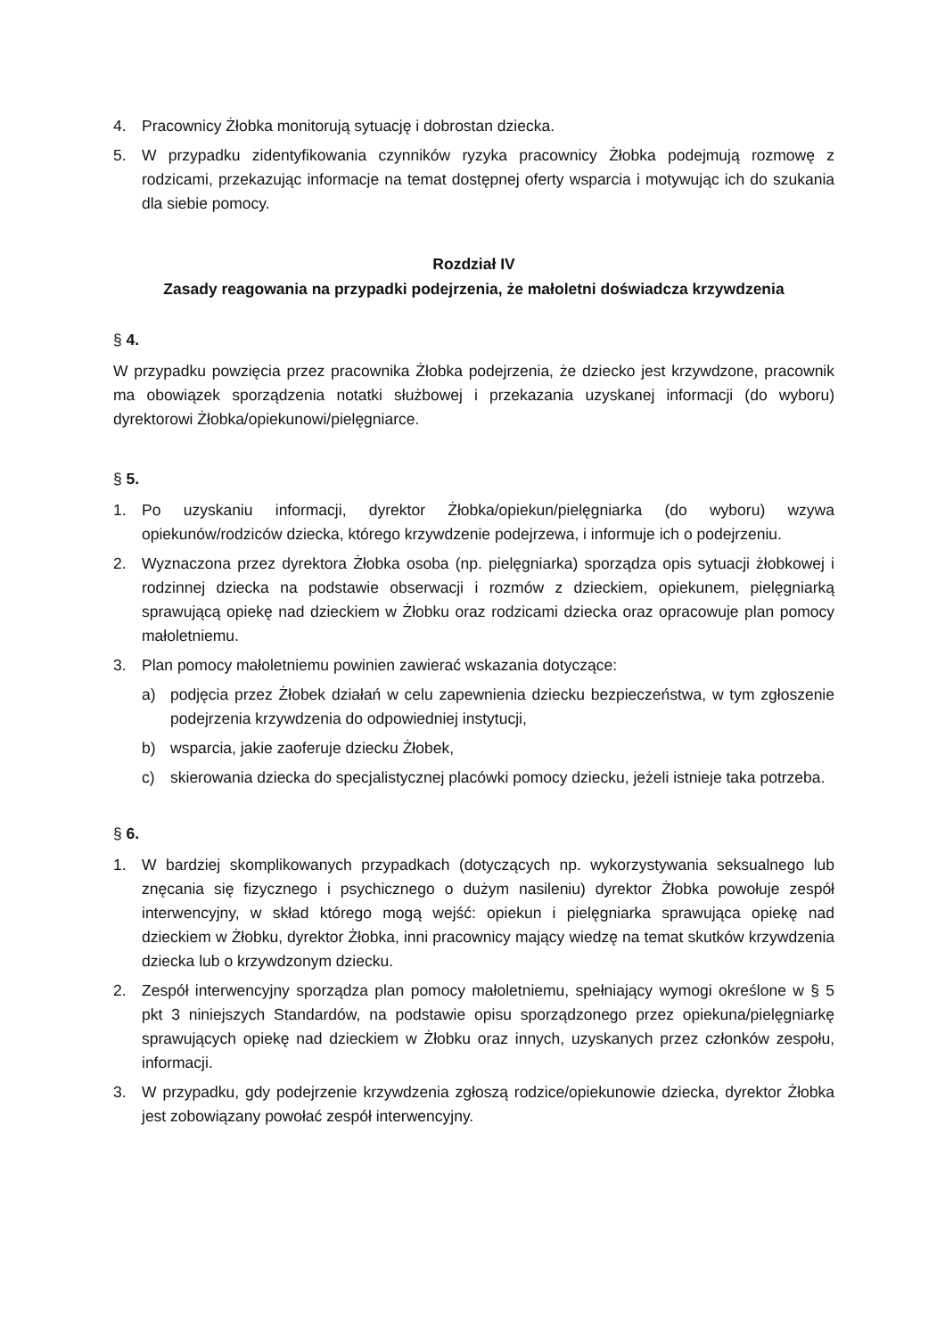4. Pracownicy Żłobka monitorują sytuację i dobrostan dziecka.
5. W przypadku zidentyfikowania czynników ryzyka pracownicy Żłobka podejmują rozmowę z rodzicami, przekazując informacje na temat dostępnej oferty wsparcia i motywując ich do szukania dla siebie pomocy.
Rozdział IV
Zasady reagowania na przypadki podejrzenia, że małoletni doświadcza krzywdzenia
§ 4.
W przypadku powzięcia przez pracownika Żłobka podejrzenia, że dziecko jest krzywdzone, pracownik ma obowiązek sporządzenia notatki służbowej i przekazania uzyskanej informacji (do wyboru) dyrektorowi Żłobka/opiekunowi/pielęgniarce.
§ 5.
1. Po uzyskaniu informacji, dyrektor Żłobka/opiekun/pielęgniarka (do wyboru) wzywa opiekunów/rodziców dziecka, którego krzywdzenie podejrzewa, i informuje ich o podejrzeniu.
2. Wyznaczona przez dyrektora Żłobka osoba (np. pielęgniarka) sporządza opis sytuacji żłobkowej i rodzinnej dziecka na podstawie obserwacji i rozmów z dzieckiem, opiekunem, pielęgniarką sprawującą opiekę nad dzieckiem w Żłobku oraz rodzicami dziecka oraz opracowuje plan pomocy małoletniemu.
3. Plan pomocy małoletniemu powinien zawierać wskazania dotyczące:
a) podjęcia przez Żłobek działań w celu zapewnienia dziecku bezpieczeństwa, w tym zgłoszenie podejrzenia krzywdzenia do odpowiedniej instytucji,
b) wsparcia, jakie zaoferuje dziecku Żłobek,
c) skierowania dziecka do specjalistycznej placówki pomocy dziecku, jeżeli istnieje taka potrzeba.
§ 6.
1. W bardziej skomplikowanych przypadkach (dotyczących np. wykorzystywania seksualnego lub znęcania się fizycznego i psychicznego o dużym nasileniu) dyrektor Żłobka powołuje zespół interwencyjny, w skład którego mogą wejść: opiekun i pielęgniarka sprawująca opiekę nad dzieckiem w Żłobku, dyrektor Żłobka, inni pracownicy mający wiedzę na temat skutków krzywdzenia dziecka lub o krzywdzonym dziecku.
2. Zespół interwencyjny sporządza plan pomocy małoletniemu, spełniający wymogi określone w § 5 pkt 3 niniejszych Standardów, na podstawie opisu sporządzonego przez opiekuna/pielęgniarkę sprawujących opiekę nad dzieckiem w Żłobku oraz innych, uzyskanych przez członków zespołu, informacji.
3. W przypadku, gdy podejrzenie krzywdzenia zgłoszą rodzice/opiekunowie dziecka, dyrektor Żłobka jest zobowiązany powołać zespół interwencyjny.